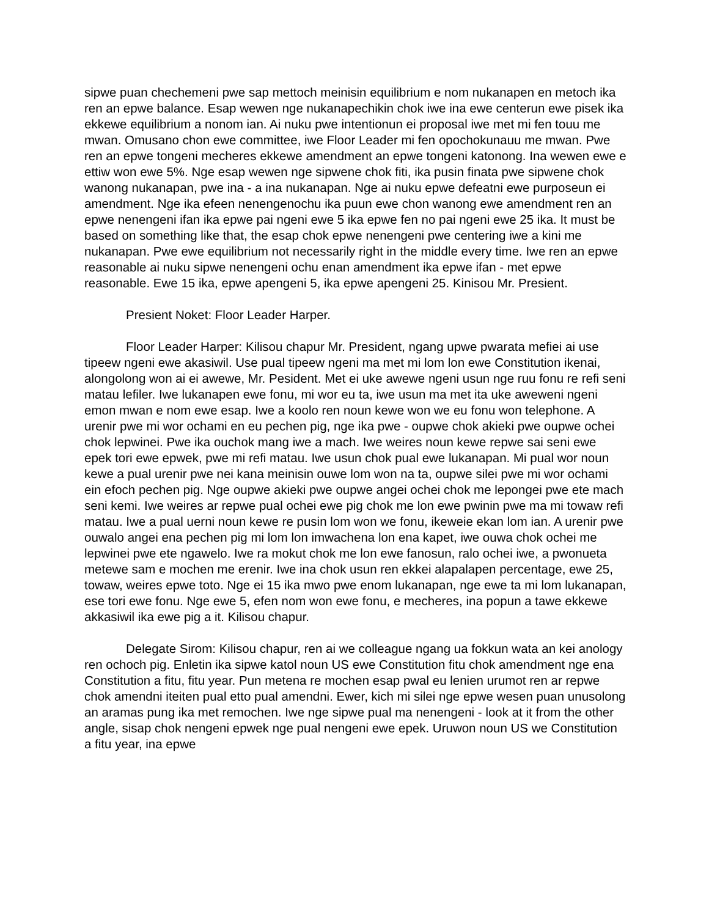sipwe puan chechemeni pwe sap mettoch meinisin equilibrium e nom nukanapen en metoch ika ren an epwe balance. Esap wewen nge nukanapechikin chok iwe ina ewe centerun ewe pisek ika ekkewe equilibrium a nonom ian. Ai nuku pwe intentionun ei proposal iwe met mi fen touu me mwan. Omusano chon ewe committee, iwe Floor Leader mi fen opochokunauu me mwan. Pwe ren an epwe tongeni mecheres ekkewe amendment an epwe tongeni katonong. Ina wewen ewe e ettiw won ewe 5%. Nge esap wewen nge sipwene chok fiti, ika pusin finata pwe sipwene chok wanong nukanapan, pwe ina - a ina nukanapan. Nge ai nuku epwe defeatni ewe purposeun ei amendment. Nge ika efeen nenengenochu ika puun ewe chon wanong ewe amendment ren an epwe nenengeni ifan ika epwe pai ngeni ewe 5 ika epwe fen no pai ngeni ewe 25 ika. It must be based on something like that, the esap chok epwe nenengeni pwe centering iwe a kini me nukanapan. Pwe ewe equilibrium not necessarily right in the middle every time. Iwe ren an epwe reasonable ai nuku sipwe nenengeni ochu enan amendment ika epwe ifan - met epwe reasonable. Ewe 15 ika, epwe apengeni 5, ika epwe apengeni 25. Kinisou Mr. Presient.
Presient Noket: Floor Leader Harper.
Floor Leader Harper: Kilisou chapur Mr. President, ngang upwe pwarata mefiei ai use tipeew ngeni ewe akasiwil. Use pual tipeew ngeni ma met mi lom lon ewe Constitution ikenai, alongolong won ai ei awewe, Mr. Pesident. Met ei uke awewe ngeni usun nge ruu fonu re refi seni matau lefiler. Iwe lukanapen ewe fonu, mi wor eu ta, iwe usun ma met ita uke aweweni ngeni emon mwan e nom ewe esap. Iwe a koolo ren noun kewe won we eu fonu won telephone. A urenir pwe mi wor ochami en eu pechen pig, nge ika pwe - oupwe chok akieki pwe oupwe ochei chok lepwinei. Pwe ika ouchok mang iwe a mach. Iwe weires noun kewe repwe sai seni ewe epek tori ewe epwek, pwe mi refi matau. Iwe usun chok pual ewe lukanapan. Mi pual wor noun kewe a pual urenir pwe nei kana meinisin ouwe lom won na ta, oupwe silei pwe mi wor ochami ein efoch pechen pig. Nge oupwe akieki pwe oupwe angei ochei chok me lepongei pwe ete mach seni kemi. Iwe weires ar repwe pual ochei ewe pig chok me lon ewe pwinin pwe ma mi towaw refi matau. Iwe a pual uerni noun kewe re pusin lom won we fonu, ikeweie ekan lom ian. A urenir pwe ouwalo angei ena pechen pig mi lom lon imwachena lon ena kapet, iwe ouwa chok ochei me lepwinei pwe ete ngawelo. Iwe ra mokut chok me lon ewe fanosun, ralo ochei iwe, a pwonueta metewe sam e mochen me erenir. Iwe ina chok usun ren ekkei alapalapen percentage, ewe 25, towaw, weires epwe toto. Nge ei 15 ika mwo pwe enom lukanapan, nge ewe ta mi lom lukanapan, ese tori ewe fonu. Nge ewe 5, efen nom won ewe fonu, e mecheres, ina popun a tawe ekkewe akkasiwil ika ewe pig a it. Kilisou chapur.
Delegate Sirom: Kilisou chapur, ren ai we colleague ngang ua fokkun wata an kei anology ren ochoch pig. Enletin ika sipwe katol noun US ewe Constitution fitu chok amendment nge ena Constitution a fitu, fitu year. Pun metena re mochen esap pwal eu lenien urumot ren ar repwe chok amendni iteiten pual etto pual amendni. Ewer, kich mi silei nge epwe wesen puan unusolong an aramas pung ika met remochen. Iwe nge sipwe pual ma nenengeni - look at it from the other angle, sisap chok nengeni epwek nge pual nengeni ewe epek. Uruwon noun US we Constitution a fitu year, ina epwe